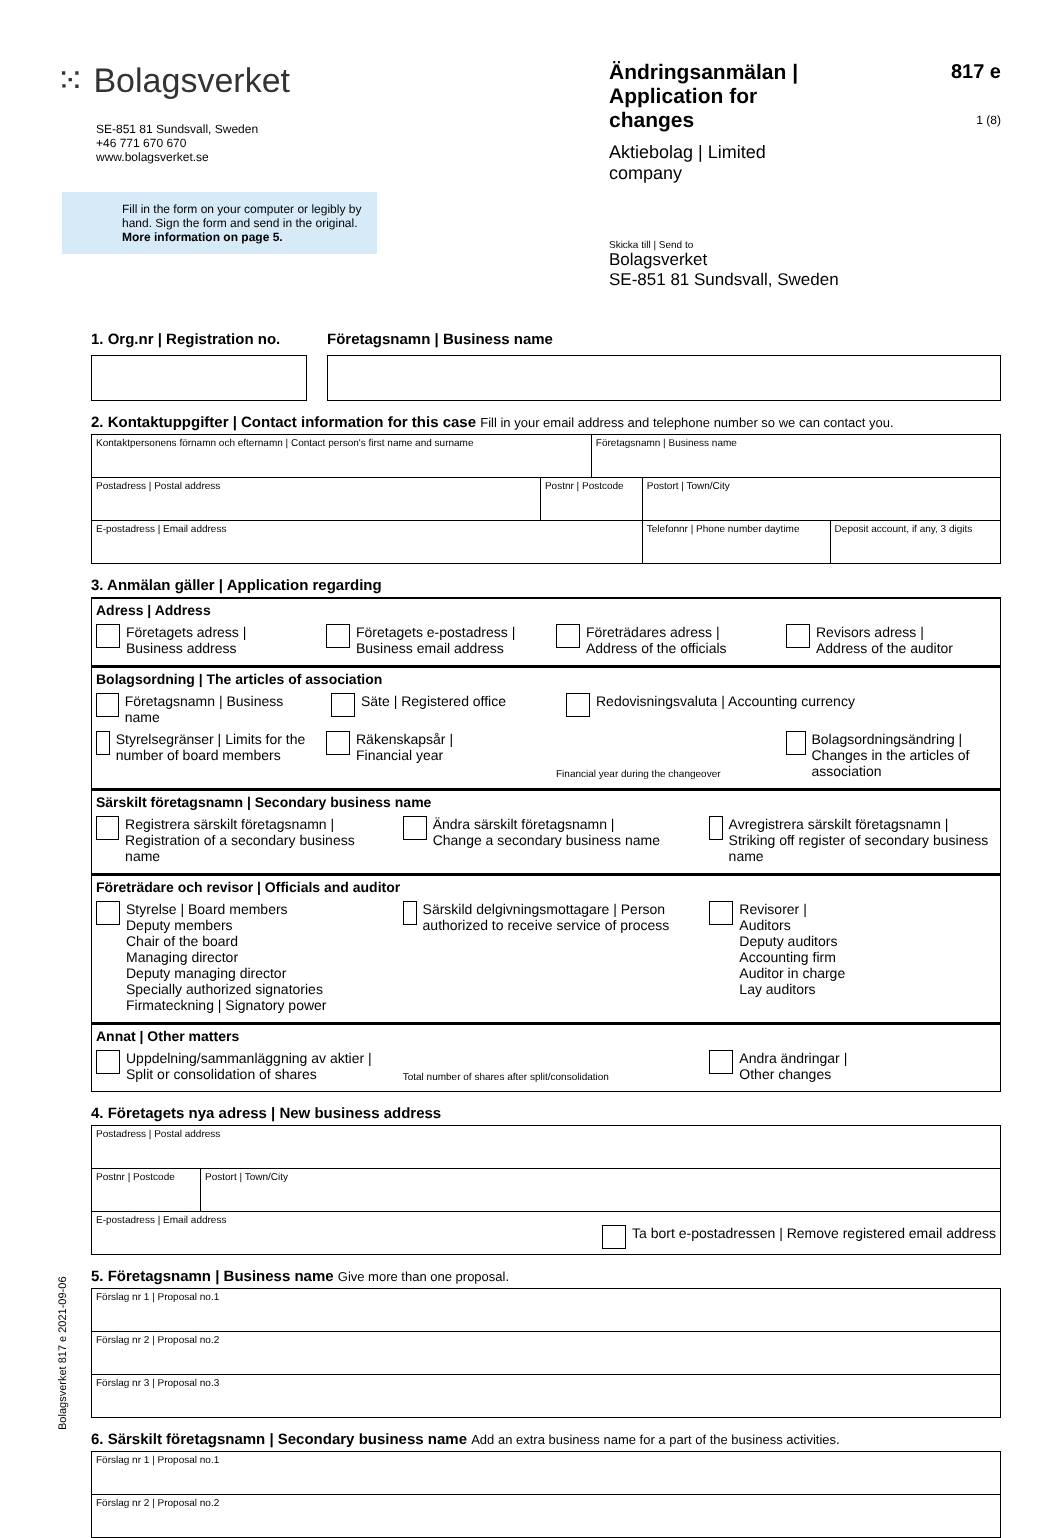⁙ Bolagsverket
SE-851 81 Sundsvall, Sweden
+46 771 670 670
www.bolagsverket.se
Fill in the form on your computer or legibly by hand. Sign the form and send in the original. More information on page 5.
Ändringsanmälan |
Application for changes
Aktiebolag | Limited company
Skicka till | Send to
Bolagsverket
SE-851 81 Sundsvall, Sweden
817 e
1 (8)
1. Org.nr | Registration no.
Företagsnamn | Business name
2. Kontaktuppgifter | Contact information for this case Fill in your email address and telephone number so we can contact you.
| Kontaktpersonens förnamn och efternamn / Contact person's first name and surname | | Företagsnamn / Business name | | |
| Postadress / Postal address | Postnr / Postcode | | Postort / Town/City | |
| E-postadress / Email address | | | Telefonnr / Phone number daytime | Deposit account, if any, 3 digits |
3. Anmälan gäller | Application regarding
Adress | Address
Företagets adress |
Business address
Företagets e-postadress |
Business email address
Företrädares adress |
Address of the officials
Revisors adress |
Address of the auditor
Bolagsordning | The articles of association
Företagsnamn | Business name Säte | Registered office Redovisningsvaluta | Accounting currency
Styrelsegränser | Limits for the number of board members
Räkenskapsår |
Financial year
Financial year during the changeover
Bolagsordningsändring |
Changes in the articles of association
Särskilt företagsnamn | Secondary business name
Registrera särskilt företagsnamn |
Registration of a secondary business name
Ändra särskilt företagsnamn |
Change a secondary business name
Avregistrera särskilt företagsnamn | Striking off register of secondary business name
Företrädare och revisor | Officials and auditor
Styrelse | Board members
Deputy members
Chair of the board
Managing director
Deputy managing director
Specially authorized signatories
Firmateckning | Signatory power
Särskild delgivningsmottagare | Person authorized to receive service of process
Revisorer |
Auditors
Deputy auditors
Accounting firm
Auditor in charge
Lay auditors
Annat | Other matters
Uppdelning/sammanläggning av aktier |
Split or consolidation of shares
Total number of shares after split/consolidation
Andra ändringar |
Other changes
4. Företagets nya adress | New business address
| Postadress / Postal address | |
| Postnr / Postcode | Postort / Town/City |
| E-postadress / Email address Ta bort e-postadressen / Remove registered email address | |
5. Företagsnamn | Business name Give more than one proposal.
| Förslag nr 1 / Proposal no.1 |
| Förslag nr 2 / Proposal no.2 |
| Förslag nr 3 / Proposal no.3 |
6. Särskilt företagsnamn | Secondary business name Add an extra business name for a part of the business activities.
| Förslag nr 1 / Proposal no.1 |
| Förslag nr 2 / Proposal no.2 |
Bolagsverket 817 e 2021-09-06